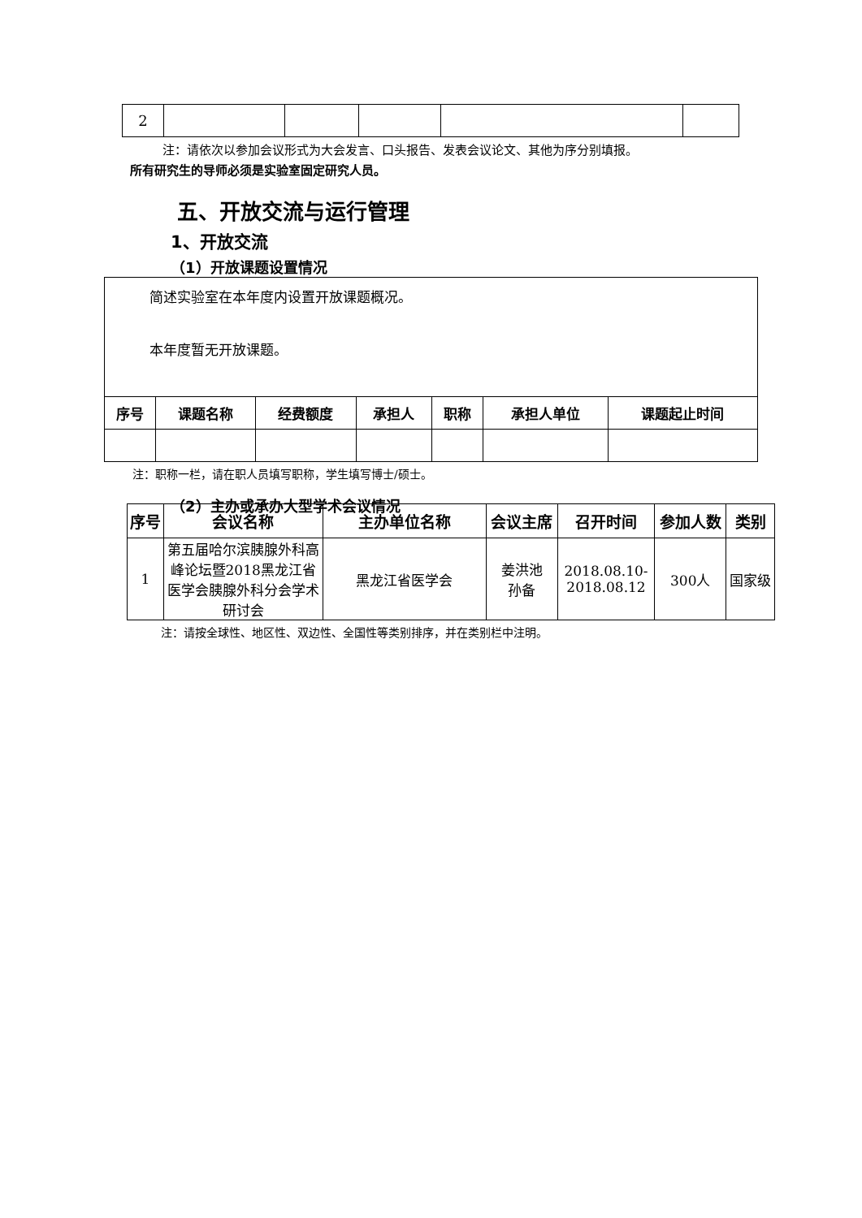| 2 | | | | | |
注：请依次以参加会议形式为大会发言、口头报告、发表会议论文、其他为序分别填报。
所有研究生的导师必须是实验室固定研究人员。
五、开放交流与运行管理
1、开放交流
（1）开放课题设置情况
| 简述实验室在本年度内设置开放课题概况。 本年度暂无开放课题。 | | | | | | |
| 序号 | 课题名称 | 经费额度 | 承担人 | 职称 | 承担人单位 | 课题起止时间 |
注：职称一栏，请在职人员填写职称，学生填写博士/硕士。
（2）主办或承办大型学术会议情况
| 序号 | 会议名称 | 主办单位名称 | 会议主席 | 召开时间 | 参加人数 | 类别 |
| --- | --- | --- | --- | --- | --- | --- |
| 1 | 第五届哈尔滨胰腺外科高峰论坛暨2018黑龙江省医学会胰腺外科分会学术研讨会 | 黑龙江省医学会 | 姜洪池 孙备 | 2018.08.10- 2018.08.12 | 300人 | 国家级 |
注：请按全球性、地区性、双边性、全国性等类别排序，并在类别栏中注明。